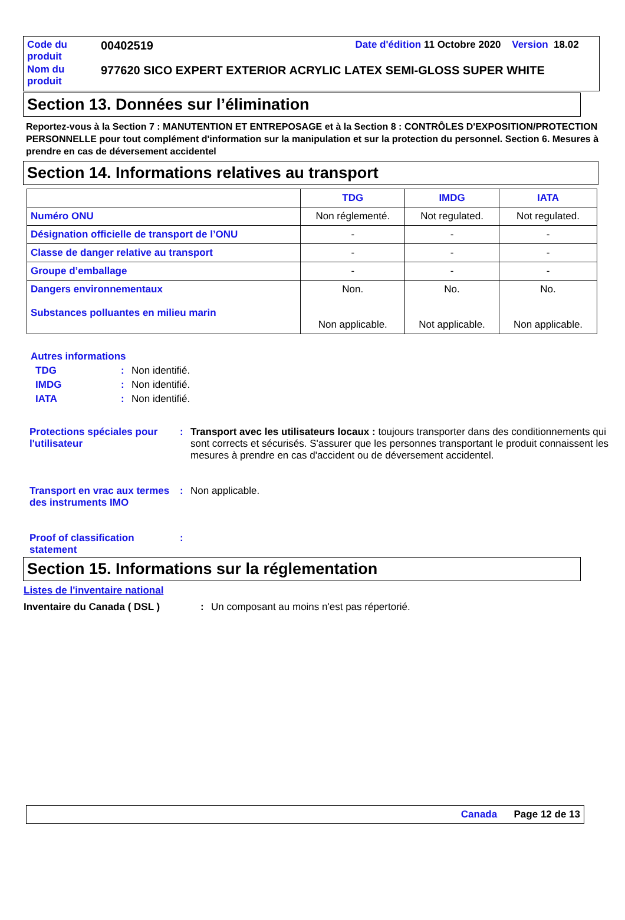| Code du produit | 00402519 | Date d'édition 11 Octobre 2020 Version 18.02 |
| Nom du produit | 977620 SICO EXPERT EXTERIOR ACRYLIC LATEX SEMI-GLOSS SUPER WHITE | |
Section 13. Données sur l’élimination
Reportez-vous à la Section 7 : MANUTENTION ET ENTREPOSAGE et à la Section 8 : CONTRÔLES D'EXPOSITION/PROTECTION PERSONNELLE pour tout complément d'information sur la manipulation et sur la protection du personnel. Section 6. Mesures à prendre en cas de déversement accidentel
Section 14. Informations relatives au transport
| | TDG | IMDG | IATA |
| --- | --- | --- | --- |
| Numéro ONU | Non réglementé. | Not regulated. | Not regulated. |
| Désignation officielle de transport de l’ONU | - | - | - |
| Classe de danger relative au transport | - | - | - |
| Groupe d’emballage | - | - | - |
| Dangers environnementaux Substances polluantes en milieu marin | Non. Non applicable. | No. Not applicable. | No. Non applicable. |
Autres informations
TDG: Non identifié. IMDG: Non identifié. IATA: Non identifié.
Protections spéciales pour l'utilisateur: Transport avec les utilisateurs locaux : toujours transporter dans des conditionnements qui sont corrects et sécurisés. S'assurer que les personnes transportant le produit connaissent les mesures à prendre en cas d'accident ou de déversement accidentel. Transport en vrac aux termes des instruments IMO: Non applicable. Proof of classification statement:
Section 15. Informations sur la réglementation
Listes de l'inventaire national
Inventaire du Canada ( DSL ): Un composant au moins n'est pas répertorié.
Canada Page 12 de 13